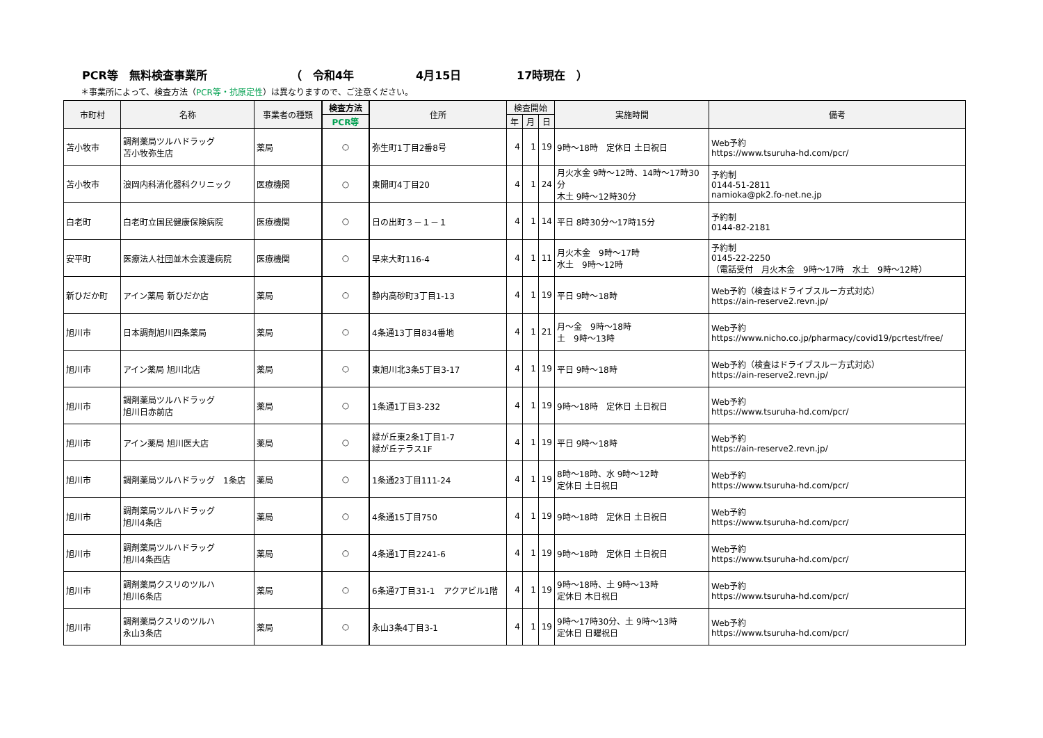PCR等　無料検査事業所 （　令和4年 4月15日 17時現在　）
＊事業所によって、検査方法（PCR等・抗原定性）は異なりますので、ご注意ください。
| 市町村 | 名称 | 事業者の種類 | 検査方法 | 住所 | 検査開始 | | | 実施時間 | 備考 |
| --- | --- | --- | --- | --- | --- | --- | --- | --- | --- |
| | | | PCR等 | | 年 | 月 | 日 | | |
| 苫小牧市 | 調剤薬局ツルハドラッグ 苫小牧弥生店 | 薬局 | ○ | 弥生町1丁目2番8号 | 4 | 1 | 19 | 9時～18時 定休日 土日祝日 | Web予約 https://www.tsuruha-hd.com/pcr/ |
| 苫小牧市 | 浪岡内科消化器科クリニック | 医療機関 | ○ | 東開町4丁目20 | 4 | 1 | 24 | 月火水金 9時～12時、14時～17時30分 木土 9時～12時30分 | 予約制 0144-51-2811 namioka@pk2.fo-net.ne.jp |
| 白老町 | 白老町立国民健康保険病院 | 医療機関 | ○ | 日の出町３－１－１ | 4 | 1 | 14 | 平日 8時30分～17時15分 | 予約制 0144-82-2181 |
| 安平町 | 医療法人社団並木会渡邊病院 | 医療機関 | ○ | 早来大町116-4 | 4 | 1 | 11 | 月火木金 9時～17時 水土 9時～12時 | 予約制 0145-22-2250 （電話受付 月火木金 9時～17時 水土 9時～12時） |
| 新ひだか町 | アイン薬局 新ひだか店 | 薬局 | ○ | 静内高砂町3丁目1-13 | 4 | 1 | 19 | 平日 9時～18時 | Web予約（検査はドライブスルー方式対応） https://ain-reserve2.revn.jp/ |
| 旭川市 | 日本調剤旭川四条薬局 | 薬局 | ○ | 4条通13丁目834番地 | 4 | 1 | 21 | 月～金 9時～18時 土 9時～13時 | Web予約 https://www.nicho.co.jp/pharmacy/covid19/pcrtest/free/ |
| 旭川市 | アイン薬局 旭川北店 | 薬局 | ○ | 東旭川北3条5丁目3-17 | 4 | 1 | 19 | 平日 9時～18時 | Web予約（検査はドライブスルー方式対応） https://ain-reserve2.revn.jp/ |
| 旭川市 | 調剤薬局ツルハドラッグ 旭川日赤前店 | 薬局 | ○ | 1条通1丁目3-232 | 4 | 1 | 19 | 9時～18時 定休日 土日祝日 | Web予約 https://www.tsuruha-hd.com/pcr/ |
| 旭川市 | アイン薬局 旭川医大店 | 薬局 | ○ | 緑が丘東2条1丁目1-7 緑が丘テラス1F | 4 | 1 | 19 | 平日 9時～18時 | Web予約 https://ain-reserve2.revn.jp/ |
| 旭川市 | 調剤薬局ツルハドラッグ 1条店 | 薬局 | ○ | 1条通23丁目111-24 | 4 | 1 | 19 | 8時～18時、水 9時～12時 定休日 土日祝日 | Web予約 https://www.tsuruha-hd.com/pcr/ |
| 旭川市 | 調剤薬局ツルハドラッグ 旭川4条店 | 薬局 | ○ | 4条通15丁目750 | 4 | 1 | 19 | 9時～18時 定休日 土日祝日 | Web予約 https://www.tsuruha-hd.com/pcr/ |
| 旭川市 | 調剤薬局ツルハドラッグ 旭川4条西店 | 薬局 | ○ | 4条通1丁目2241-6 | 4 | 1 | 19 | 9時～18時 定休日 土日祝日 | Web予約 https://www.tsuruha-hd.com/pcr/ |
| 旭川市 | 調剤薬局クスリのツルハ 旭川6条店 | 薬局 | ○ | 6条通7丁目31-1 アクアビル1階 | 4 | 1 | 19 | 9時～18時、土 9時～13時 定休日 木日祝日 | Web予約 https://www.tsuruha-hd.com/pcr/ |
| 旭川市 | 調剤薬局クスリのツルハ 永山3条店 | 薬局 | ○ | 永山3条4丁目3-1 | 4 | 1 | 19 | 9時～17時30分、土 9時～13時 定休日 日曜祝日 | Web予約 https://www.tsuruha-hd.com/pcr/ |